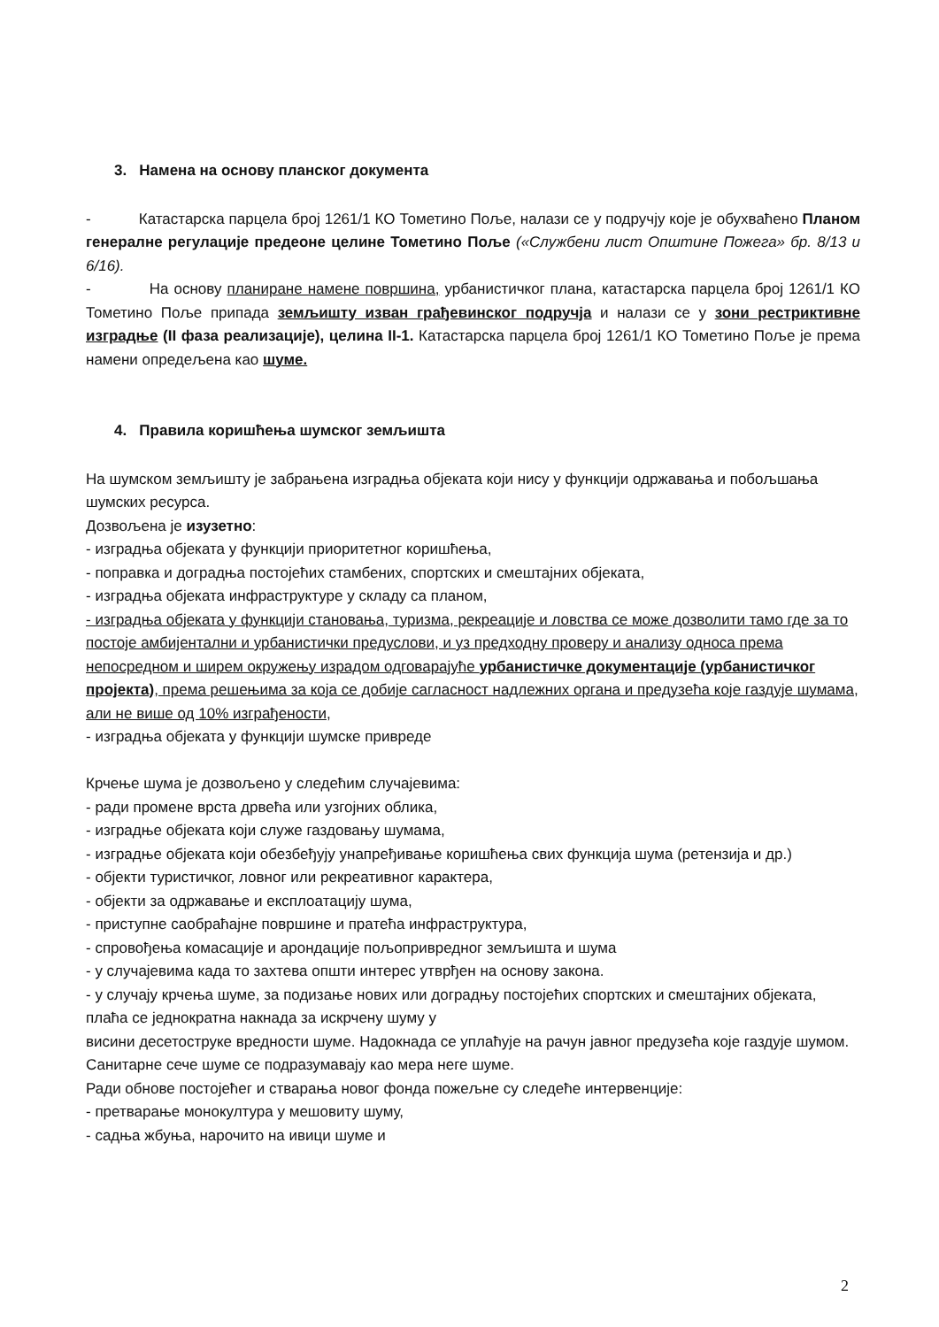3. Намена на основу планског документа
- Катастарска парцела број 1261/1 КО Тометино Поље, налази се у подручју које је обухваћено Планом генералне регулације предеоне целине Тометино Поље («Службени лист Општине Пожега» бр. 8/13 и 6/16).
- На основу планиране намене површина, урбанистичког плана, катастарска парцела број 1261/1 КО Тометино Поље припада земљишту изван грађевинског подручја и налази се у зони рестриктивне изградње (II фаза реализације), целина II-1. Катастарска парцела број 1261/1 КО Тометино Поље је према намени опредељена као шуме.
4. Правила коришћења шумског земљишта
На шумском земљишту је забрањена изградња објеката који нису у функцији одржавања и побољшања шумских ресурса.
Дозвољена је изузетно:
- изградња објеката у функцији приоритетног коришћења,
- поправка и доградња постојећих стамбених, спортских и смештајних објеката,
- изградња објеката инфраструктуре у складу са планом,
- изградња објеката у функцији становања, туризма, рекреације и ловства се може дозволити тамо где за то постоје амбијентални и урбанистички предуслови, и уз предходну проверу и анализу односа према непосредном и ширем окружењу израдом одговарајуће урбанистичке документације (урбанистичког пројекта), према решењима за која се добије сагласност надлежних органа и предузећа које газдује шумама, али не више од 10% изграђености,
- изградња објеката у функцији шумске привреде
Крчење шума је дозвољено у следећим случајевима:
- ради промене врста дрвећа или узгојних облика,
- изградње објеката који служе газдовању шумама,
- изградње објеката који обезбеђују унапређивање коришћења свих функција шума (ретензија и др.)
- објекти туристичког, ловног или рекреативног карактера,
- објекти за одржавање и експлоатацију шума,
- приступне саобраћајне површине и пратећа инфраструктура,
- спровођења комасације и арондације пољопривредног земљишта и шума
- у случајевима када то захтева општи интерес утврђен на основу закона.
- у случају крчења шуме, за подизање нових или доградњу постојећих спортских и смештајних објеката, плаћа се једнократна накнада за искрчену шуму у
висини десетоструке вредности шуме. Надокнада се уплаћује на рачун јавног предузећа које газдује шумом.
Санитарне сече шуме се подразумавају као мера неге шуме.
Ради обнове постојећег и стварања новог фонда пожељне су следеће интервенције:
- претварање монокултура у мешовиту шуму,
- садња жбуња, нарочито на ивици шуме и
2